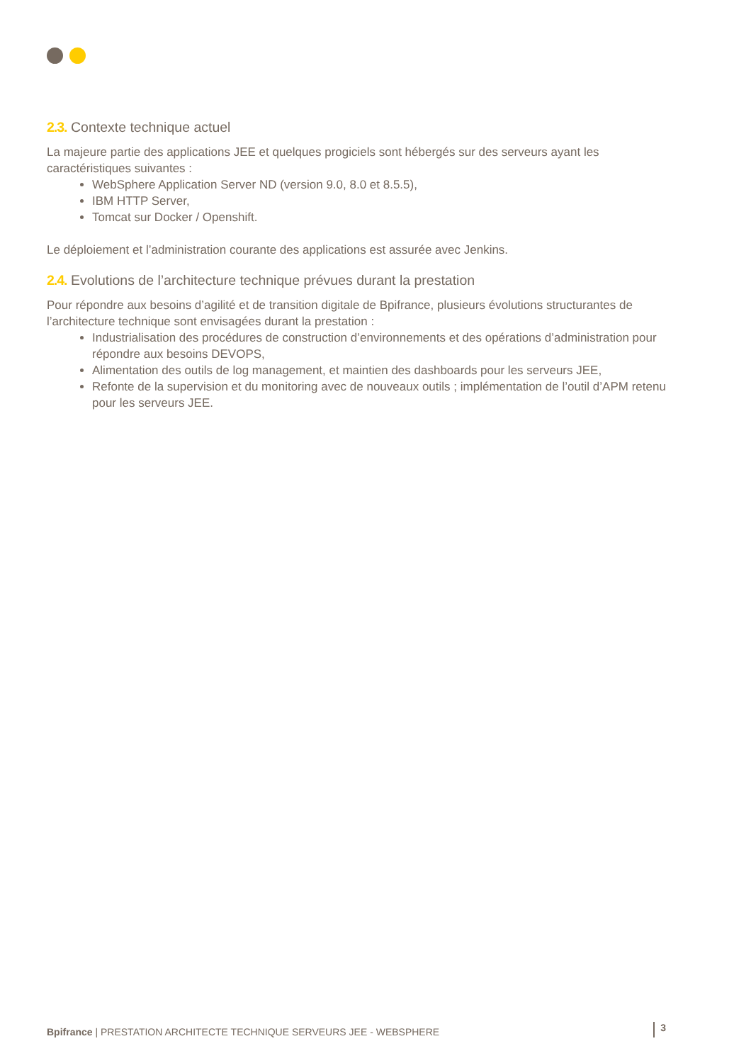2.3. Contexte technique actuel
La majeure partie des applications JEE et quelques progiciels sont hébergés sur des serveurs ayant les caractéristiques suivantes :
WebSphere Application Server ND (version 9.0, 8.0 et 8.5.5),
IBM HTTP Server,
Tomcat sur Docker / Openshift.
Le déploiement et l’administration courante des applications est assurée avec Jenkins.
2.4. Evolutions de l’architecture technique prévues durant la prestation
Pour répondre aux besoins d’agilité et de transition digitale de Bpifrance, plusieurs évolutions structurantes de l’architecture technique sont envisagées durant la prestation :
Industrialisation des procédures de construction d’environnements et des opérations d’administration pour répondre aux besoins DEVOPS,
Alimentation des outils de log management, et maintien des dashboards pour les serveurs JEE,
Refonte de la supervision et du monitoring avec de nouveaux outils ; implémentation de l’outil d’APM retenu pour les serveurs JEE.
Bpifrance | PRESTATION ARCHITECTE TECHNIQUE SERVEURS JEE - WEBSPHERE
3